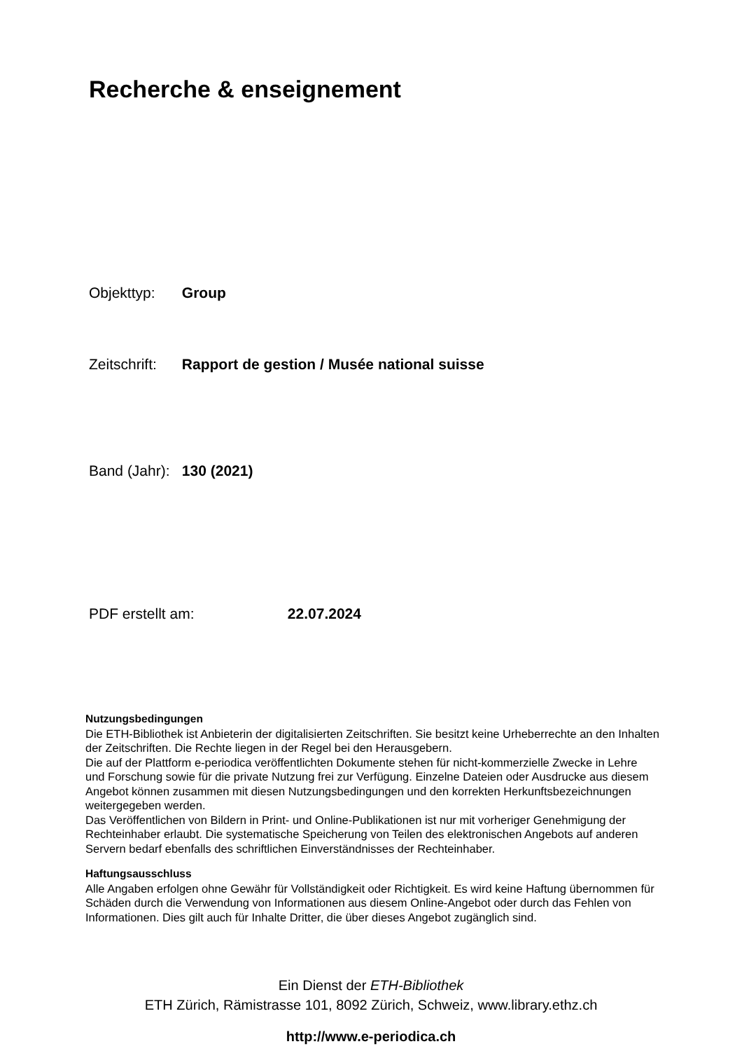Recherche & enseignement
Objekttyp: Group
Zeitschrift: Rapport de gestion / Musée national suisse
Band (Jahr): 130 (2021)
PDF erstellt am: 22.07.2024
Nutzungsbedingungen
Die ETH-Bibliothek ist Anbieterin der digitalisierten Zeitschriften. Sie besitzt keine Urheberrechte an den Inhalten der Zeitschriften. Die Rechte liegen in der Regel bei den Herausgebern.
Die auf der Plattform e-periodica veröffentlichten Dokumente stehen für nicht-kommerzielle Zwecke in Lehre und Forschung sowie für die private Nutzung frei zur Verfügung. Einzelne Dateien oder Ausdrucke aus diesem Angebot können zusammen mit diesen Nutzungsbedingungen und den korrekten Herkunftsbezeichnungen weitergegeben werden.
Das Veröffentlichen von Bildern in Print- und Online-Publikationen ist nur mit vorheriger Genehmigung der Rechteinhaber erlaubt. Die systematische Speicherung von Teilen des elektronischen Angebots auf anderen Servern bedarf ebenfalls des schriftlichen Einverständnisses der Rechteinhaber.
Haftungsausschluss
Alle Angaben erfolgen ohne Gewähr für Vollständigkeit oder Richtigkeit. Es wird keine Haftung übernommen für Schäden durch die Verwendung von Informationen aus diesem Online-Angebot oder durch das Fehlen von Informationen. Dies gilt auch für Inhalte Dritter, die über dieses Angebot zugänglich sind.
Ein Dienst der ETH-Bibliothek
ETH Zürich, Rämistrasse 101, 8092 Zürich, Schweiz, www.library.ethz.ch
http://www.e-periodica.ch